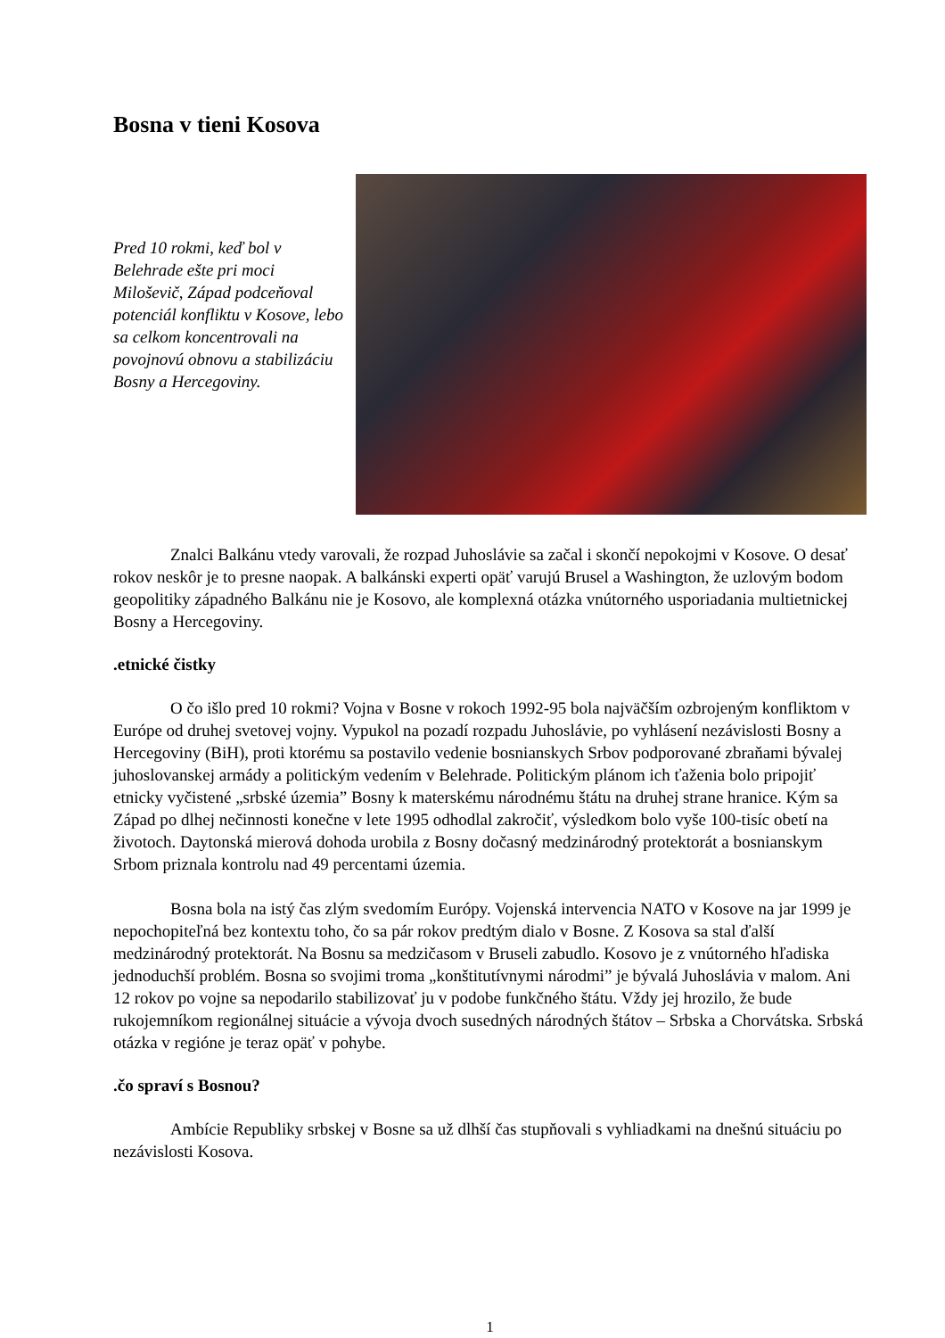Bosna v tieni Kosova
Pred 10 rokmi, keď bol v Belehrade ešte pri moci Miloševič, Západ podceňoval potenciál konfliktu v Kosove, lebo sa celkom koncentrovali na povojnovú obnovu a stabilizáciu Bosny a Hercegoviny.
Znalci Balkánu vtedy varovali, že rozpad Juhoslávie sa začal i skončí nepokojmi v Kosove. O desať rokov neskôr je to presne naopak. A balkánski experti opäť varujú Brusel a Washington, že uzlovým bodom geopolitiky západného Balkánu nie je Kosovo, ale komplexná otázka vnútorného usporiadania multietnickej Bosny a Hercegoviny.
.etnické čistky
O čo išlo pred 10 rokmi? Vojna v Bosne v rokoch 1992-95 bola najväčším ozbrojeným konfliktom v Európe od druhej svetovej vojny. Vypukol na pozadí rozpadu Juhoslávie, po vyhlásení nezávislosti Bosny a Hercegoviny (BiH), proti ktorému sa postavilo vedenie bosnianskych Srbov podporované zbraňami bývalej juhoslovanskej armády a politickým vedením v Belehrade. Politickým plánom ich ťaženia bolo pripojiť etnicky vyčistené „srbské územia” Bosny k materskému národnému štátu na druhej strane hranice. Kým sa Západ po dlhej nečinnosti konečne v lete 1995 odhodlal zakročiť, výsledkom bolo vyše 100-tisíc obetí na životoch. Daytonská mierová dohoda urobila z Bosny dočasný medzinárodný protektorát a bosnianskym Srbom priznala kontrolu nad 49 percentami územia.
Bosna bola na istý čas zlým svedomím Európy. Vojenská intervencia NATO v Kosove na jar 1999 je nepochopiteľná bez kontextu toho, čo sa pár rokov predtým dialo v Bosne. Z Kosova sa stal ďalší medzinárodný protektorát. Na Bosnu sa medzičasom v Bruseli zabudlo. Kosovo je z vnútorného hľadiska jednoduchší problém. Bosna so svojimi troma „konštitutívnymi národmi” je bývalá Juhoslávia v malom. Ani 12 rokov po vojne sa nepodarilo stabilizovať ju v podobe funkčného štátu. Vždy jej hrozilo, že bude rukojemníkom regionálnej situácie a vývoja dvoch susedných národných štátov – Srbska a Chorvátska. Srbská otázka v regióne je teraz opäť v pohybe.
.čo spraví s Bosnou?
Ambície Republiky srbskej v Bosne sa už dlhší čas stupňovali s vyhliadkami na dnešnú situáciu po nezávislosti Kosova.
1